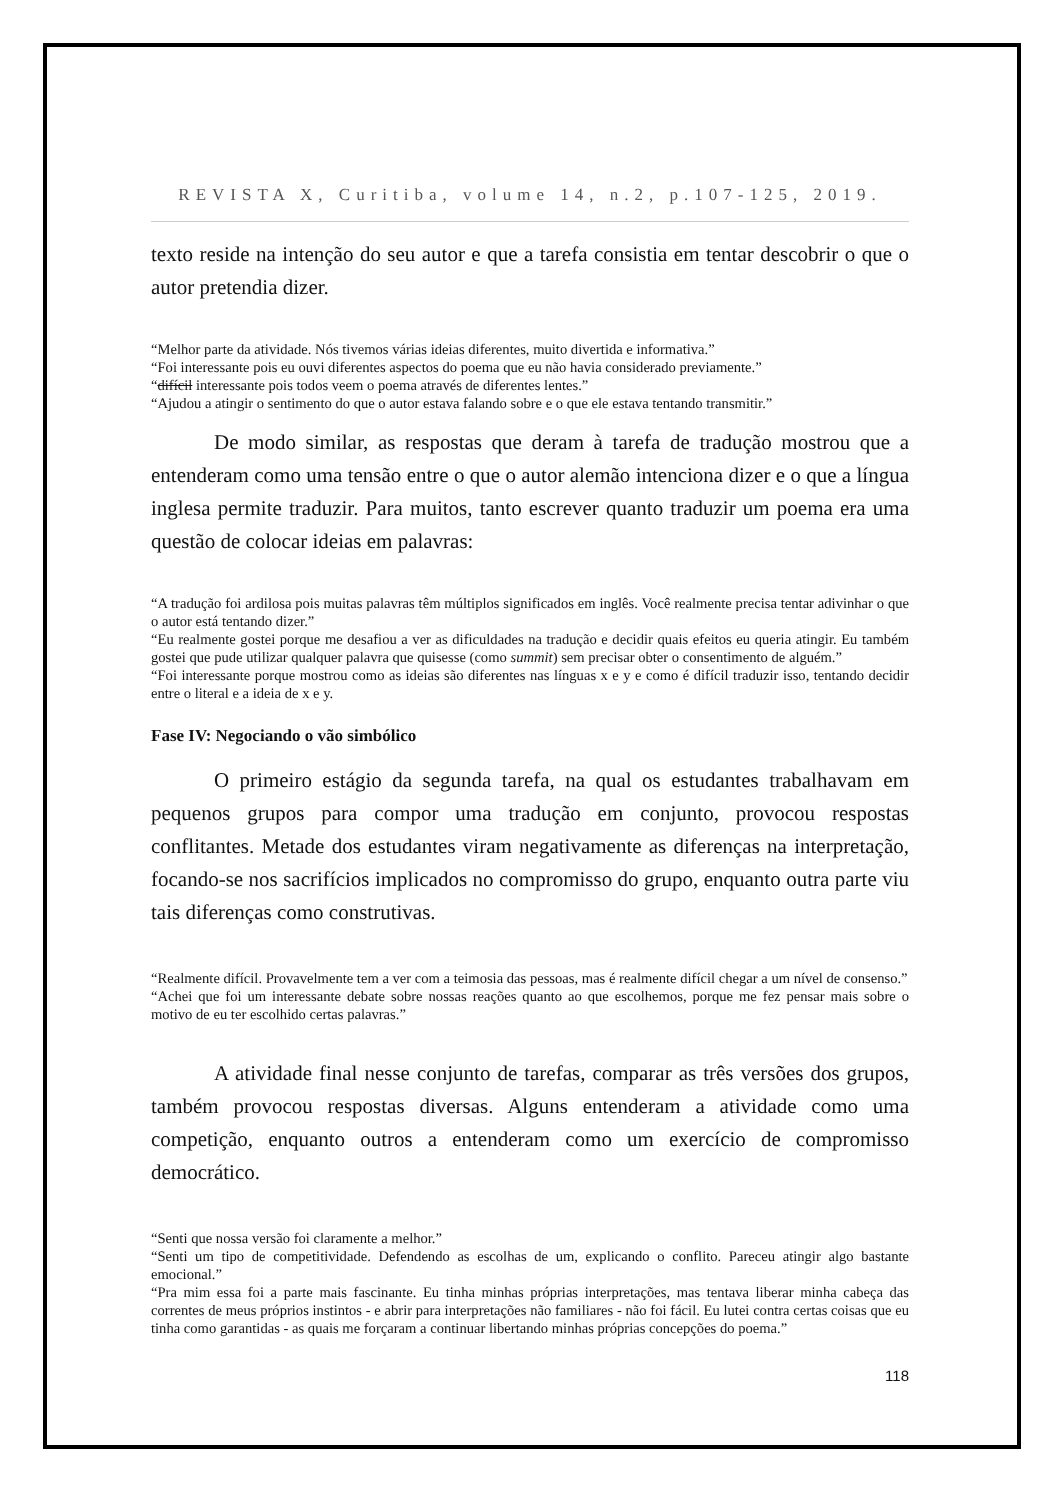REVISTA X, Curitiba, volume 14, n.2, p.107-125, 2019.
texto reside na intenção do seu autor e que a tarefa consistia em tentar descobrir o que o autor pretendia dizer.
“Melhor parte da atividade. Nós tivemos várias ideias diferentes, muito divertida e informativa.”
“Foi interessante pois eu ouvi diferentes aspectos do poema que eu não havia considerado previamente.”
“difícil interessante pois todos veem o poema através de diferentes lentes.”
“Ajudou a atingir o sentimento do que o autor estava falando sobre e o que ele estava tentando transmitir.”
De modo similar, as respostas que deram à tarefa de tradução mostrou que a entenderam como uma tensão entre o que o autor alemão intenciona dizer e o que a língua inglesa permite traduzir. Para muitos, tanto escrever quanto traduzir um poema era uma questão de colocar ideias em palavras:
“A tradução foi ardilosa pois muitas palavras têm múltiplos significados em inglês. Você realmente precisa tentar adivinhar o que o autor está tentando dizer.”
“Eu realmente gostei porque me desafiou a ver as dificuldades na tradução e decidir quais efeitos eu queria atingir. Eu também gostei que pude utilizar qualquer palavra que quisesse (como summit) sem precisar obter o consentimento de alguém.”
“Foi interessante porque mostrou como as ideias são diferentes nas línguas x e y e como é difícil traduzir isso, tentando decidir entre o literal e a ideia de x e y.
Fase IV: Negociando o vão simbólico
O primeiro estágio da segunda tarefa, na qual os estudantes trabalhavam em pequenos grupos para compor uma tradução em conjunto, provocou respostas conflitantes. Metade dos estudantes viram negativamente as diferenças na interpretação, focando-se nos sacrifícios implicados no compromisso do grupo, enquanto outra parte viu tais diferenças como construtivas.
“Realmente difícil. Provavelmente tem a ver com a teimosia das pessoas, mas é realmente difícil chegar a um nível de consenso.”
“Achei que foi um interessante debate sobre nossas reações quanto ao que escolhemos, porque me fez pensar mais sobre o motivo de eu ter escolhido certas palavras.”
A atividade final nesse conjunto de tarefas, comparar as três versões dos grupos, também provocou respostas diversas. Alguns entenderam a atividade como uma competição, enquanto outros a entenderam como um exercício de compromisso democrático.
“Senti que nossa versão foi claramente a melhor.”
“Senti um tipo de competitividade. Defendendo as escolhas de um, explicando o conflito. Pareceu atingir algo bastante emocional.”
“Pra mim essa foi a parte mais fascinante. Eu tinha minhas próprias interpretações, mas tentava liberar minha cabeça das correntes de meus próprios instintos - e abrir para interpretações não familiares - não foi fácil. Eu lutei contra certas coisas que eu tinha como garantidas - as quais me forçaram a continuar libertando minhas próprias concepções do poema.”
118